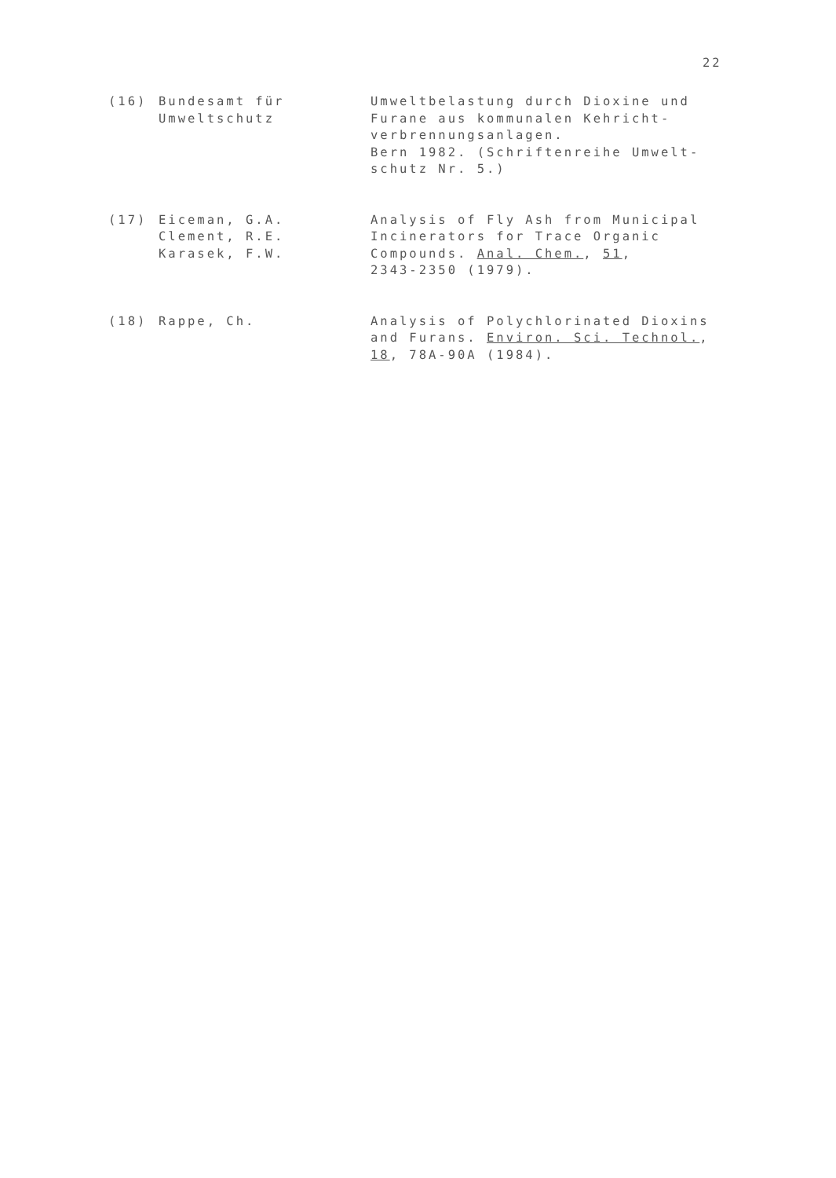22
(16) Bundesamt für
Umweltschutz
Umweltbelastung durch Dioxine und Furane aus kommunalen Kehricht-
verbrennungsanlagen.
Bern 1982. (Schriftenreihe Umwelt-
schutz Nr. 5.)
(17) Eiceman, G.A.
Clement, R.E.
Karasek, F.W.
Analysis of Fly Ash from Municipal Incinerators for Trace Organic Compounds. Anal. Chem., 51,
2343-2350 (1979).
(18) Rappe, Ch. Analysis of Polychlorinated Dioxins and Furans. Environ. Sci. Technol.,
18, 78A-90A (1984).